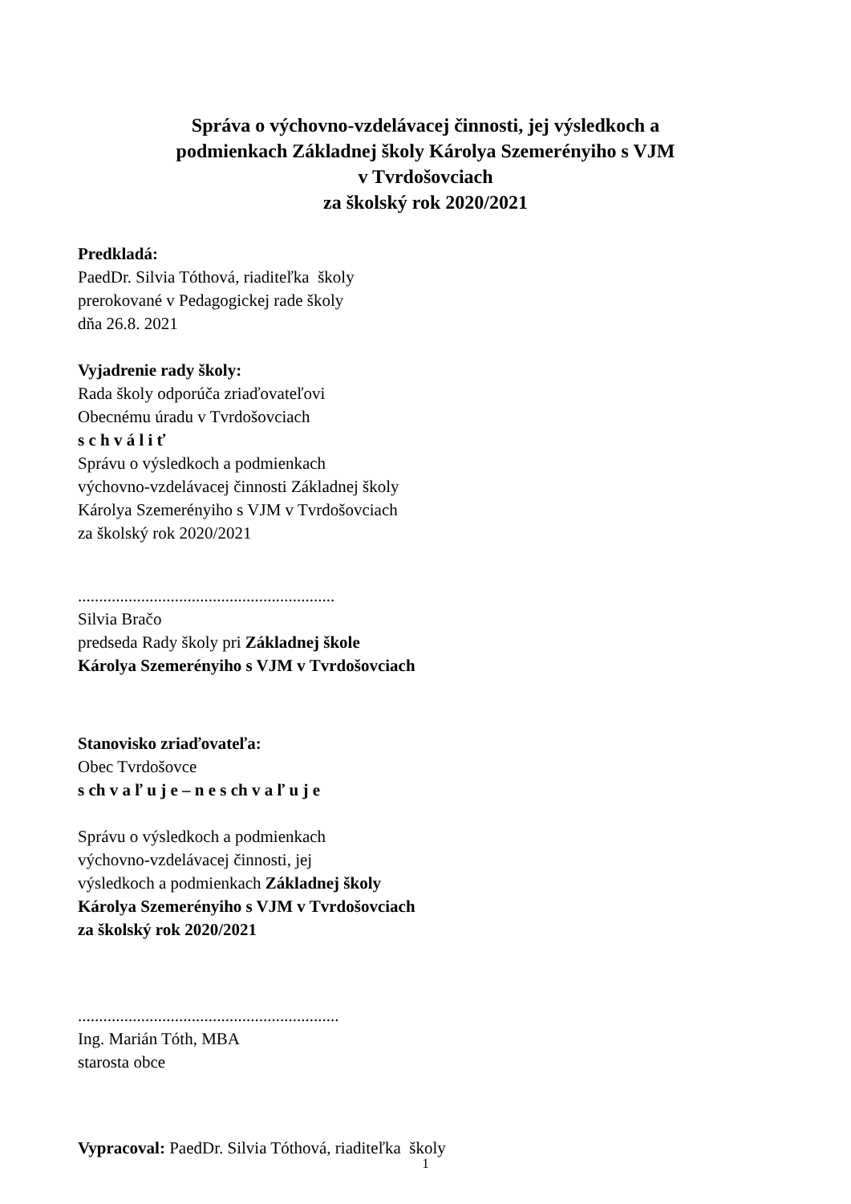Správa o výchovno-vzdelávacej činnosti, jej výsledkoch a
podmienkach Základnej školy Károlya Szemerényiho s VJM
v Tvrdošovciach
za školský rok 2020/2021
Predkladá:
PaedDr. Silvia Tóthová, riaditeľka školy
prerokované v Pedagogickej rade školy
dňa 26.8. 2021
Vyjadrenie rady školy:
Rada školy odporúča zriaďovateľovi
Obecnému úradu v Tvrdošovciach
s c h v á l i ť
Správu o výsledkoch a podmienkach
výchovno-vzdelávacej činnosti Základnej školy
Károlya Szemerényiho s VJM v Tvrdošovciach
za školský rok 2020/2021
.............................................................
Silvia Bračo
predseda Rady školy pri Základnej škole
Károlya Szemerényiho s VJM v Tvrdošovciach
Stanovisko zriaďovateľa:
Obec Tvrdošovce
s ch v a ľ u j e – n e s ch v a ľ u j e
Správu o výsledkoch a podmienkach
výchovno-vzdelávacej činnosti, jej
výsledkoch a podmienkach Základnej školy
Károlya Szemerényiho s VJM v Tvrdošovciach
za školský rok 2020/2021
..............................................................
Ing. Marián Tóth, MBA
starosta obce
Vypracoval: PaedDr. Silvia Tóthová, riaditeľka školy
1